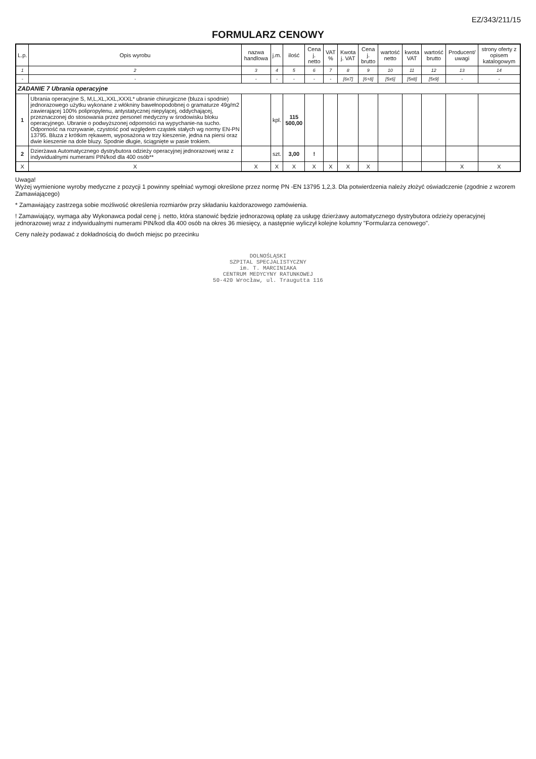EZ/343/211/15
FORMULARZ CENOWY
| L.p. | Opis wyrobu | nazwa handlowa | j.m. | ilość | Cena j. netto | VAT % | Kwota j. VAT | Cena j. brutto | wartość netto | kwota VAT | wartość brutto | Producent/ uwagi | strony oferty z opisem katalogowym |
| --- | --- | --- | --- | --- | --- | --- | --- | --- | --- | --- | --- | --- | --- |
| 1 | 2 | 3 | 4 | 5 | 6 | 7 | 8 | 9 | 10 | 11 | 12 | 13 | 14 |
| - | - | - | - | - | - | - | [6x7] | [6+8] | [5x6] | [5x8] | [5x9] | - | - |
| ZADANIE 7 Ubrania operacyjne | | | | | | | | | | | | | |
| 1 | Ubrania operacyjne S, M,L,XL,XXL,XXXL* ubranie chirurgiczne (bluza i spodnie) jednorazowego użytku wykonane z włókniny bawełnopodobnej o gramaturze 49g/m2 zawierającej 100% polipropylenu, antystatycznej niepylącej, oddychającej, przeznaczonej do stosowania przez personel medyczny w środowisku bloku operacyjnego. Ubranie o podwyższonej odporności na wypychanie-na sucho. Odporność na rozrywanie, czystość pod względem cząstek stałych wg normy EN-PN 13795. Bluza z krótkim rękawem, wyposażona w trzy kieszenie, jedna na piersi oraz dwie kieszenie na dole bluzy. Spodnie długie, ściągnięte w pasie trokiem. | | kpl. | 115 500,00 | | | | | | | | | |
| 2 | Dzierżawa Automatycznego dystrybutora odzieży operacyjnej jednorazowej wraz z indywidualnymi numerami PIN/kod dla 400 osób** | | szt. | 3,00 | ! | | | | | | | | |
| X | X | X | X | X | X | X | X | X | | | | X | X |
Uwaga!
Wyżej wymienione wyroby medyczne z pozycji 1 powinny spełniać wymogi określone przez normę PN -EN 13795 1,2,3. Dla potwierdzenia należy złożyć oświadczenie (zgodnie z wzorem Zamawiającego)
* Zamawiający zastrzega sobie możliwość określenia rozmiarów przy składaniu każdorazowego zamówienia.
! Zamawiający, wymaga aby Wykonawca podał cenę j. netto, która stanowić będzie jednorazową opłatę za usługę dzierżawy automatycznego dystrybutora odzieży operacyjnej jednorazowej wraz z indywidualnymi numerami PIN/kod dla 400 osób na okres 36 miesięcy, a następnie wyliczył kolejne kolumny "Formularza cenowego".
Ceny należy podawać z dokładnością do dwóch miejsc po przecinku
DOLNOŚLĄSKI
SZPITAL SPECJALISTYCZNY
im. T. MARCINIAKA
CENTRUM MEDYCYNY RATUNKOWEJ
50-420 Wrocław, ul. Traugutta 116